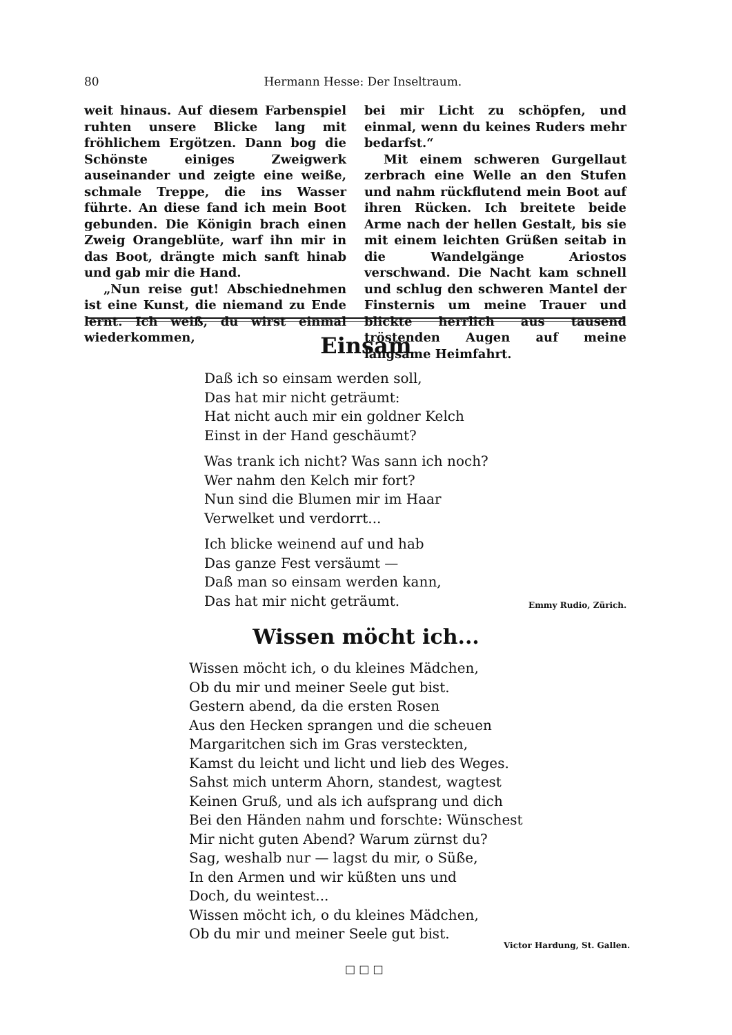80 Hermann Hesse: Der Inseltraum.
weit hinaus. Auf diesem Farbenspiel ruhten unsere Blicke lang mit fröhlichem Ergötzen. Dann bog die Schönste einiges Zweigwerk auseinander und zeigte eine weiße, schmale Treppe, die ins Wasser führte. An diese fand ich mein Boot gebunden. Die Königin brach einen Zweig Orangeblüte, warf ihn mir in das Boot, drängte mich sanft hinab und gab mir die Hand.
„Nun reise gut! Abschiednehmen ist eine Kunst, die niemand zu Ende lernt. Ich weiß, du wirst einmal wiederkommen,
bei mir Licht zu schöpfen, und einmal, wenn du keines Ruders mehr bedarfst.“
Mit einem schweren Gurgellaut zerbrach eine Welle an den Stufen und nahm rückflutend mein Boot auf ihren Rücken. Ich breitete beide Arme nach der hellen Gestalt, bis sie mit einem leichten Grüßen seitab in die Wandelgänge Ariostos verschwand. Die Nacht kam schnell und schlug den schweren Mantel der Finsternis um meine Trauer und blickte herrlich aus tausend tröstenden Augen auf meine langsame Heimfahrt.
Einsam
Daß ich so einsam werden soll,
Das hat mir nicht geträumt:
Hat nicht auch mir ein goldner Kelch
Einst in der Hand geschäumt?
Was trank ich nicht? Was sann ich noch?
Wer nahm den Kelch mir fort?
Nun sind die Blumen mir im Haar
Verwelket und verdorrt...
Ich blicke weinend auf und hab
Das ganze Fest versäumt —
Daß man so einsam werden kann,
Das hat mir nicht geträumt.
Emmy Rudio, Zürich.
Wissen möcht ich...
Wissen möcht ich, o du kleines Mädchen,
Ob du mir und meiner Seele gut bist.
Gestern abend, da die ersten Rosen
Aus den Hecken sprangen und die scheuen
Margaritchen sich im Gras versteckten,
Kamst du leicht und licht und lieb des Weges.
Sahst mich unterm Ahorn, standest, wagtest
Keinen Gruß, und als ich aufsprang und dich
Bei den Händen nahm und forschte: Wünschest
Mir nicht guten Abend? Warum zürnst du?
Sag, weshalb nur — lagst du mir, o Süße,
In den Armen und wir küßten uns und
Doch, du weintest...
Wissen möcht ich, o du kleines Mädchen,
Ob du mir und meiner Seele gut bist.
Victor Hardung, St. Gallen.
□ □ □